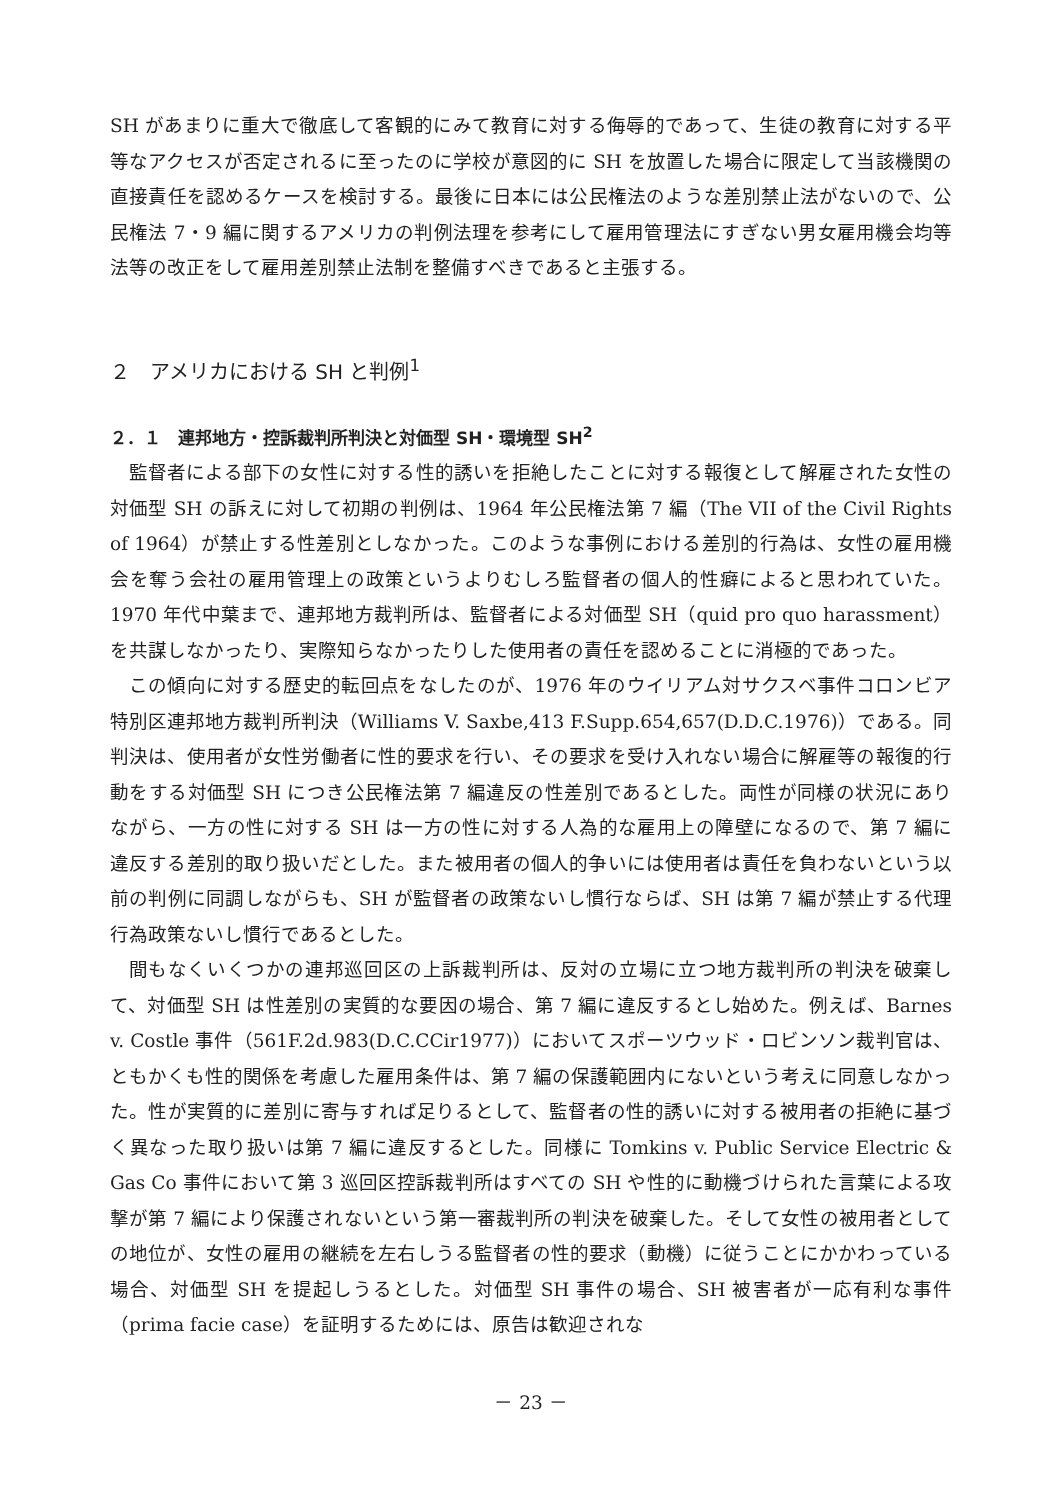SH があまりに重大で徹底して客観的にみて教育に対する侮辱的であって、生徒の教育に対する平等なアクセスが否定されるに至ったのに学校が意図的に SH を放置した場合に限定して当該機関の直接責任を認めるケースを検討する。最後に日本には公民権法のような差別禁止法がないので、公民権法 7・9 編に関するアメリカの判例法理を参考にして雇用管理法にすぎない男女雇用機会均等法等の改正をして雇用差別禁止法制を整備すべきであると主張する。
２　アメリカにおける SH と判例<sup>1</sup>
２．１　連邦地方・控訴裁判所判決と対価型 SH・環境型 SH<sup>2</sup>
監督者による部下の女性に対する性的誘いを拒絶したことに対する報復として解雇された女性の対価型 SH の訴えに対して初期の判例は、1964 年公民権法第 7 編（The VII of the Civil Rights of 1964）が禁止する性差別としなかった。このような事例における差別的行為は、女性の雇用機会を奪う会社の雇用管理上の政策というよりむしろ監督者の個人的性癖によると思われていた。1970 年代中葉まで、連邦地方裁判所は、監督者による対価型 SH（quid pro quo harassment）を共謀しなかったり、実際知らなかったりした使用者の責任を認めることに消極的であった。
この傾向に対する歴史的転回点をなしたのが、1976 年のウイリアム対サクスベ事件コロンビア特別区連邦地方裁判所判決（Williams V. Saxbe,413 F.Supp.654,657(D.D.C.1976)）である。同判決は、使用者が女性労働者に性的要求を行い、その要求を受け入れない場合に解雇等の報復的行動をする対価型 SH につき公民権法第 7 編違反の性差別であるとした。両性が同様の状況にありながら、一方の性に対する SH は一方の性に対する人為的な雇用上の障壁になるので、第 7 編に違反する差別的取り扱いだとした。また被用者の個人的争いには使用者は責任を負わないという以前の判例に同調しながらも、SH が監督者の政策ないし慣行ならば、SH は第 7 編が禁止する代理行為政策ないし慣行であるとした。
間もなくいくつかの連邦巡回区の上訴裁判所は、反対の立場に立つ地方裁判所の判決を破棄して、対価型 SH は性差別の実質的な要因の場合、第 7 編に違反するとし始めた。例えば、Barnes v. Costle 事件（561F.2d.983(D.C.CCir1977)）においてスポーツウッド・ロビンソン裁判官は、ともかくも性的関係を考慮した雇用条件は、第 7 編の保護範囲内にないという考えに同意しなかった。性が実質的に差別に寄与すれば足りるとして、監督者の性的誘いに対する被用者の拒絶に基づく異なった取り扱いは第 7 編に違反するとした。同様に Tomkins v. Public Service Electric & Gas Co 事件において第 3 巡回区控訴裁判所はすべての SH や性的に動機づけられた言葉による攻撃が第 7 編により保護されないという第一審裁判所の判決を破棄した。そして女性の被用者としての地位が、女性の雇用の継続を左右しうる監督者の性的要求（動機）に従うことにかかわっている場合、対価型 SH を提起しうるとした。対価型 SH 事件の場合、SH 被害者が一応有利な事件（prima facie case）を証明するためには、原告は歓迎されな
－ 23 －